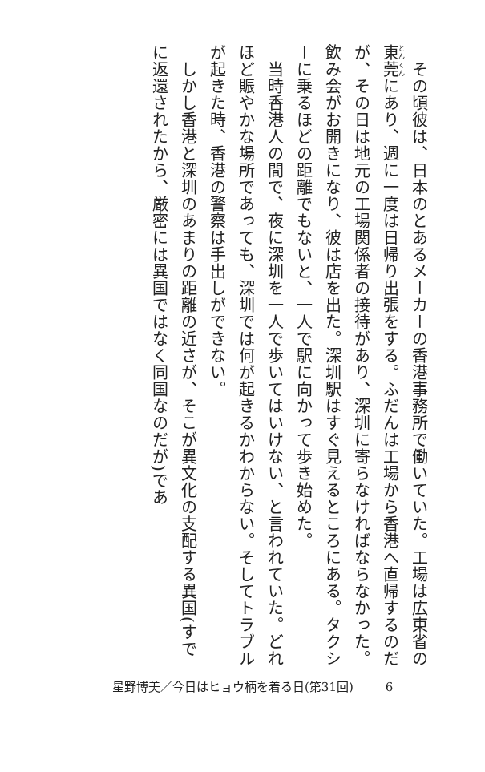その頃彼は、日本のとあるメーカーの香港事務所で働いていた。工場は広東省の東莞にあり、週に一度は日帰り出張をする。ふだんは工場から香港へ直帰するのだが、その日は地元の工場関係者の接待があり、深圳に寄らなければならなかった。飲み会がお開きになり、彼は店を出た。深圳駅はすぐ見えるところにある。タクシーに乗るほどの距離でもないと、一人で駅に向かって歩き始めた。
　当時香港人の間で、夜に深圳を一人で歩いてはいけない、と言われていた。どれほど賑やかな場所であっても、深圳では何が起きるかわからない。そしてトラブルが起きた時、香港の警察は手出しができない。
　しかし香港と深圳のあまりの距離の近さが、そこが異文化の支配する異国(すでに返還されたから、厳密には異国ではなく同国なのだが)であ
星野博美／今日はヒョウ柄を着る日(第31回) 6